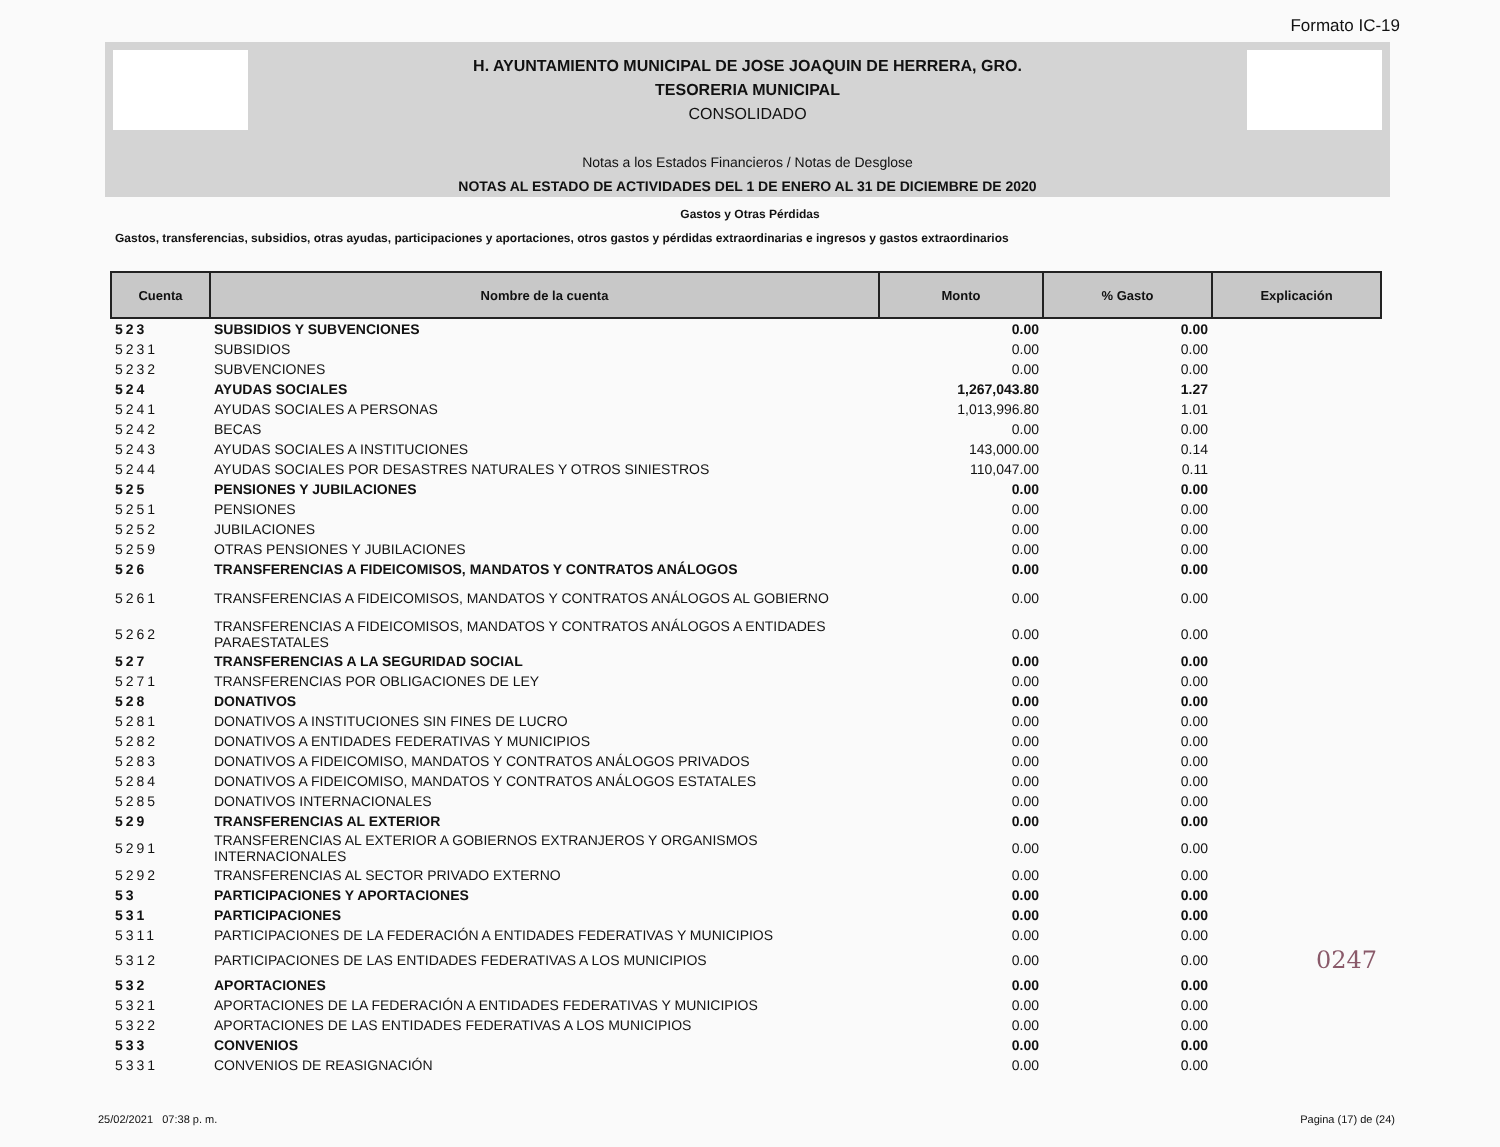Formato IC-19
H. AYUNTAMIENTO MUNICIPAL DE JOSE JOAQUIN DE HERRERA, GRO.
TESORERIA MUNICIPAL
CONSOLIDADO
Notas a los Estados Financieros / Notas de Desglose
NOTAS AL ESTADO DE ACTIVIDADES DEL 1 DE ENERO AL 31 DE DICIEMBRE DE 2020
Gastos y Otras Pérdidas
Gastos, transferencias, subsidios, otras ayudas, participaciones y aportaciones, otros gastos y pérdidas extraordinarias e ingresos y gastos extraordinarios
| Cuenta | Nombre de la cuenta | Monto | % Gasto | Explicación |
| --- | --- | --- | --- | --- |
| 523 | SUBSIDIOS Y SUBVENCIONES | 0.00 | 0.00 | |
| 5231 | SUBSIDIOS | 0.00 | 0.00 | |
| 5232 | SUBVENCIONES | 0.00 | 0.00 | |
| 524 | AYUDAS SOCIALES | 1,267,043.80 | 1.27 | |
| 5241 | AYUDAS SOCIALES A PERSONAS | 1,013,996.80 | 1.01 | |
| 5242 | BECAS | 0.00 | 0.00 | |
| 5243 | AYUDAS SOCIALES A INSTITUCIONES | 143,000.00 | 0.14 | |
| 5244 | AYUDAS SOCIALES POR DESASTRES NATURALES Y OTROS SINIESTROS | 110,047.00 | 0.11 | |
| 525 | PENSIONES Y JUBILACIONES | 0.00 | 0.00 | |
| 5251 | PENSIONES | 0.00 | 0.00 | |
| 5252 | JUBILACIONES | 0.00 | 0.00 | |
| 5259 | OTRAS PENSIONES Y JUBILACIONES | 0.00 | 0.00 | |
| 526 | TRANSFERENCIAS A FIDEICOMISOS, MANDATOS Y CONTRATOS ANÁLOGOS | 0.00 | 0.00 | |
| 5261 | TRANSFERENCIAS A FIDEICOMISOS, MANDATOS Y CONTRATOS ANÁLOGOS AL GOBIERNO | 0.00 | 0.00 | |
| 5262 | TRANSFERENCIAS A FIDEICOMISOS, MANDATOS Y CONTRATOS ANÁLOGOS A ENTIDADES PARAESTATALES | 0.00 | 0.00 | |
| 527 | TRANSFERENCIAS A LA SEGURIDAD SOCIAL | 0.00 | 0.00 | |
| 5271 | TRANSFERENCIAS POR OBLIGACIONES DE LEY | 0.00 | 0.00 | |
| 528 | DONATIVOS | 0.00 | 0.00 | |
| 5281 | DONATIVOS A INSTITUCIONES SIN FINES DE LUCRO | 0.00 | 0.00 | |
| 5282 | DONATIVOS A ENTIDADES FEDERATIVAS Y MUNICIPIOS | 0.00 | 0.00 | |
| 5283 | DONATIVOS A FIDEICOMISO, MANDATOS Y CONTRATOS ANÁLOGOS PRIVADOS | 0.00 | 0.00 | |
| 5284 | DONATIVOS A FIDEICOMISO, MANDATOS Y CONTRATOS ANÁLOGOS ESTATALES | 0.00 | 0.00 | |
| 5285 | DONATIVOS INTERNACIONALES | 0.00 | 0.00 | |
| 529 | TRANSFERENCIAS AL EXTERIOR | 0.00 | 0.00 | |
| 5291 | TRANSFERENCIAS AL EXTERIOR A GOBIERNOS EXTRANJEROS Y ORGANISMOS INTERNACIONALES | 0.00 | 0.00 | |
| 5292 | TRANSFERENCIAS AL SECTOR PRIVADO EXTERNO | 0.00 | 0.00 | |
| 53 | PARTICIPACIONES Y APORTACIONES | 0.00 | 0.00 | |
| 531 | PARTICIPACIONES | 0.00 | 0.00 | |
| 5311 | PARTICIPACIONES DE LA FEDERACIÓN A ENTIDADES FEDERATIVAS Y MUNICIPIOS | 0.00 | 0.00 | |
| 5312 | PARTICIPACIONES DE LAS ENTIDADES FEDERATIVAS A LOS MUNICIPIOS | 0.00 | 0.00 | 0247 |
| 532 | APORTACIONES | 0.00 | 0.00 | |
| 5321 | APORTACIONES DE LA FEDERACIÓN A ENTIDADES FEDERATIVAS Y MUNICIPIOS | 0.00 | 0.00 | |
| 5322 | APORTACIONES DE LAS ENTIDADES FEDERATIVAS A LOS MUNICIPIOS | 0.00 | 0.00 | |
| 533 | CONVENIOS | 0.00 | 0.00 | |
| 5331 | CONVENIOS DE REASIGNACIÓN | 0.00 | 0.00 | |
25/02/2021 07:38 p. m. Pagina (17) de (24)